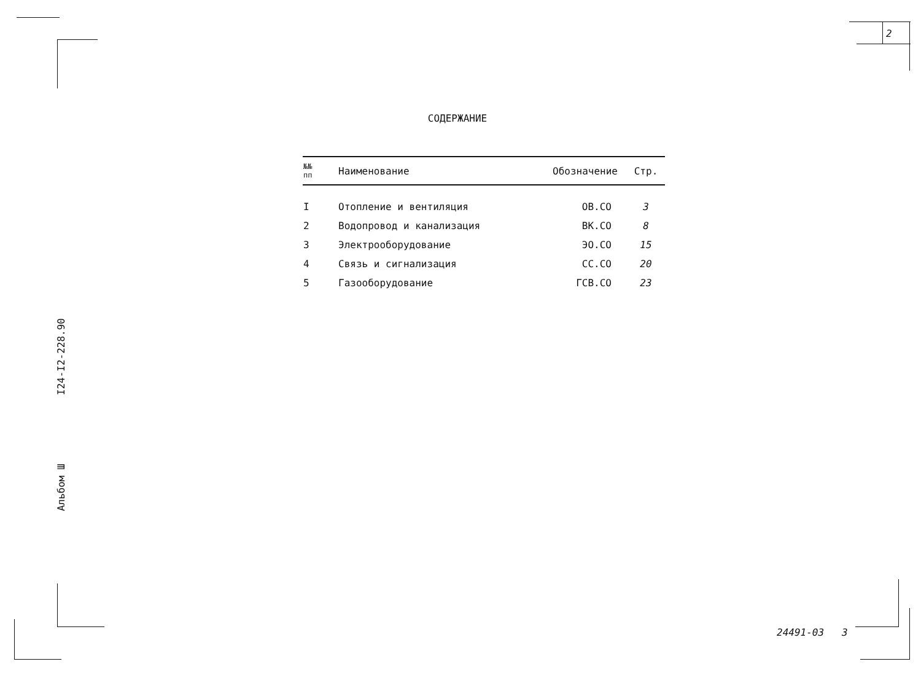2
СОДЕРЖАНИЕ
| №№ пп | Наименование | Обозначение | Стр. |
| --- | --- | --- | --- |
| I | Отопление и вентиляция | ОВ.СО | 3 |
| 2 | Водопровод и канализация | ВК.СО | 8 |
| 3 | Электрооборудование | ЭО.СО | 15 |
| 4 | Связь и сигнализация | СС.СО | 20 |
| 5 | Газооборудование | ГСВ.СО | 23 |
I24-I2-228.90
Альбом Ш
24491-03 3